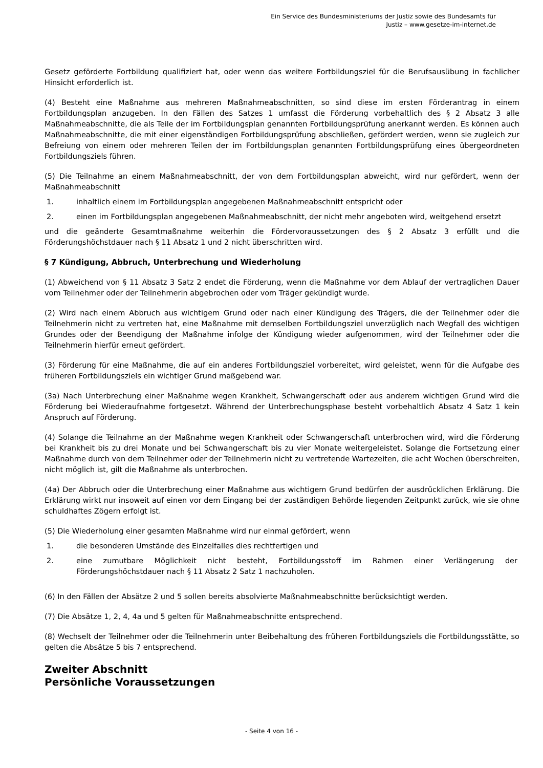Ein Service des Bundesministeriums der Justiz sowie des Bundesamts für
Justiz – www.gesetze-im-internet.de
Gesetz geförderte Fortbildung qualifiziert hat, oder wenn das weitere Fortbildungsziel für die Berufsausübung in fachlicher Hinsicht erforderlich ist.
(4) Besteht eine Maßnahme aus mehreren Maßnahmeabschnitten, so sind diese im ersten Förderantrag in einem Fortbildungsplan anzugeben. In den Fällen des Satzes 1 umfasst die Förderung vorbehaltlich des § 2 Absatz 3 alle Maßnahmeabschnitte, die als Teile der im Fortbildungsplan genannten Fortbildungsprüfung anerkannt werden. Es können auch Maßnahmeabschnitte, die mit einer eigenständigen Fortbildungsprüfung abschließen, gefördert werden, wenn sie zugleich zur Befreiung von einem oder mehreren Teilen der im Fortbildungsplan genannten Fortbildungsprüfung eines übergeordneten Fortbildungsziels führen.
(5) Die Teilnahme an einem Maßnahmeabschnitt, der von dem Fortbildungsplan abweicht, wird nur gefördert, wenn der Maßnahmeabschnitt
1. inhaltlich einem im Fortbildungsplan angegebenen Maßnahmeabschnitt entspricht oder
2. einen im Fortbildungsplan angegebenen Maßnahmeabschnitt, der nicht mehr angeboten wird, weitgehend ersetzt
und die geänderte Gesamtmaßnahme weiterhin die Fördervoraussetzungen des § 2 Absatz 3 erfüllt und die Förderungshöchstdauer nach § 11 Absatz 1 und 2 nicht überschritten wird.
§ 7 Kündigung, Abbruch, Unterbrechung und Wiederholung
(1) Abweichend von § 11 Absatz 3 Satz 2 endet die Förderung, wenn die Maßnahme vor dem Ablauf der vertraglichen Dauer vom Teilnehmer oder der Teilnehmerin abgebrochen oder vom Träger gekündigt wurde.
(2) Wird nach einem Abbruch aus wichtigem Grund oder nach einer Kündigung des Trägers, die der Teilnehmer oder die Teilnehmerin nicht zu vertreten hat, eine Maßnahme mit demselben Fortbildungsziel unverzüglich nach Wegfall des wichtigen Grundes oder der Beendigung der Maßnahme infolge der Kündigung wieder aufgenommen, wird der Teilnehmer oder die Teilnehmerin hierfür erneut gefördert.
(3) Förderung für eine Maßnahme, die auf ein anderes Fortbildungsziel vorbereitet, wird geleistet, wenn für die Aufgabe des früheren Fortbildungsziels ein wichtiger Grund maßgebend war.
(3a) Nach Unterbrechung einer Maßnahme wegen Krankheit, Schwangerschaft oder aus anderem wichtigen Grund wird die Förderung bei Wiederaufnahme fortgesetzt. Während der Unterbrechungsphase besteht vorbehaltlich Absatz 4 Satz 1 kein Anspruch auf Förderung.
(4) Solange die Teilnahme an der Maßnahme wegen Krankheit oder Schwangerschaft unterbrochen wird, wird die Förderung bei Krankheit bis zu drei Monate und bei Schwangerschaft bis zu vier Monate weitergeleistet. Solange die Fortsetzung einer Maßnahme durch von dem Teilnehmer oder der Teilnehmerin nicht zu vertretende Wartezeiten, die acht Wochen überschreiten, nicht möglich ist, gilt die Maßnahme als unterbrochen.
(4a) Der Abbruch oder die Unterbrechung einer Maßnahme aus wichtigem Grund bedürfen der ausdrücklichen Erklärung. Die Erklärung wirkt nur insoweit auf einen vor dem Eingang bei der zuständigen Behörde liegenden Zeitpunkt zurück, wie sie ohne schuldhaftes Zögern erfolgt ist.
(5) Die Wiederholung einer gesamten Maßnahme wird nur einmal gefördert, wenn
1. die besonderen Umstände des Einzelfalles dies rechtfertigen und
2. eine zumutbare Möglichkeit nicht besteht, Fortbildungsstoff im Rahmen einer Verlängerung der Förderungshöchstdauer nach § 11 Absatz 2 Satz 1 nachzuholen.
(6) In den Fällen der Absätze 2 und 5 sollen bereits absolvierte Maßnahmeabschnitte berücksichtigt werden.
(7) Die Absätze 1, 2, 4, 4a und 5 gelten für Maßnahmeabschnitte entsprechend.
(8) Wechselt der Teilnehmer oder die Teilnehmerin unter Beibehaltung des früheren Fortbildungsziels die Fortbildungsstätte, so gelten die Absätze 5 bis 7 entsprechend.
Zweiter Abschnitt
Persönliche Voraussetzungen
- Seite 4 von 16 -